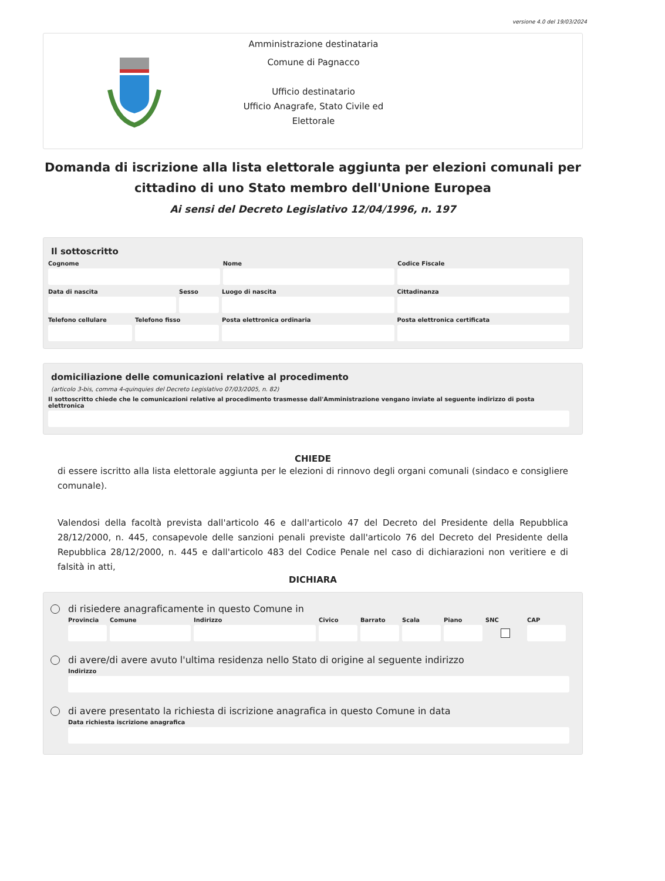versione 4.0 del 19/03/2024
Amministrazione destinataria
Comune di Pagnacco
Ufficio destinatario
Ufficio Anagrafe, Stato Civile ed Elettorale
Domanda di iscrizione alla lista elettorale aggiunta per elezioni comunali per cittadino di uno Stato membro dell'Unione Europea
Ai sensi del Decreto Legislativo 12/04/1996, n. 197
Il sottoscritto
Cognome Nome Codice Fiscale
Data di nascita Sesso Luogo di nascita Cittadinanza
Telefono cellulare
Telefono fisso Posta elettronica ordinaria Posta elettronica certificata
domiciliazione delle comunicazioni relative al procedimento
(articolo 3-bis, comma 4-quinquies del Decreto Legislativo 07/03/2005, n. 82)
Il sottoscritto chiede che le comunicazioni relative al procedimento trasmesse dall'Amministrazione vengano inviate al seguente indirizzo di posta elettronica
CHIEDE
di essere iscritto alla lista elettorale aggiunta per le elezioni di rinnovo degli organi comunali (sindaco e consigliere comunale).
Valendosi della facoltà prevista dall'articolo 46 e dall'articolo 47 del Decreto del Presidente della Repubblica 28/12/2000, n. 445, consapevole delle sanzioni penali previste dall'articolo 76 del Decreto del Presidente della Repubblica 28/12/2000, n. 445 e dall'articolo 483 del Codice Penale nel caso di dichiarazioni non veritiere e di falsità in atti,
DICHIARA
di risiedere anagraficamente in questo Comune in
Provincia
Comune Indirizzo Civico Barrato
Scala Piano SNC CAP
di avere/di avere avuto l'ultima residenza nello Stato di origine al seguente indirizzo
Indirizzo
di avere presentato la richiesta di iscrizione anagrafica in questo Comune in data
Data richiesta iscrizione anagrafica